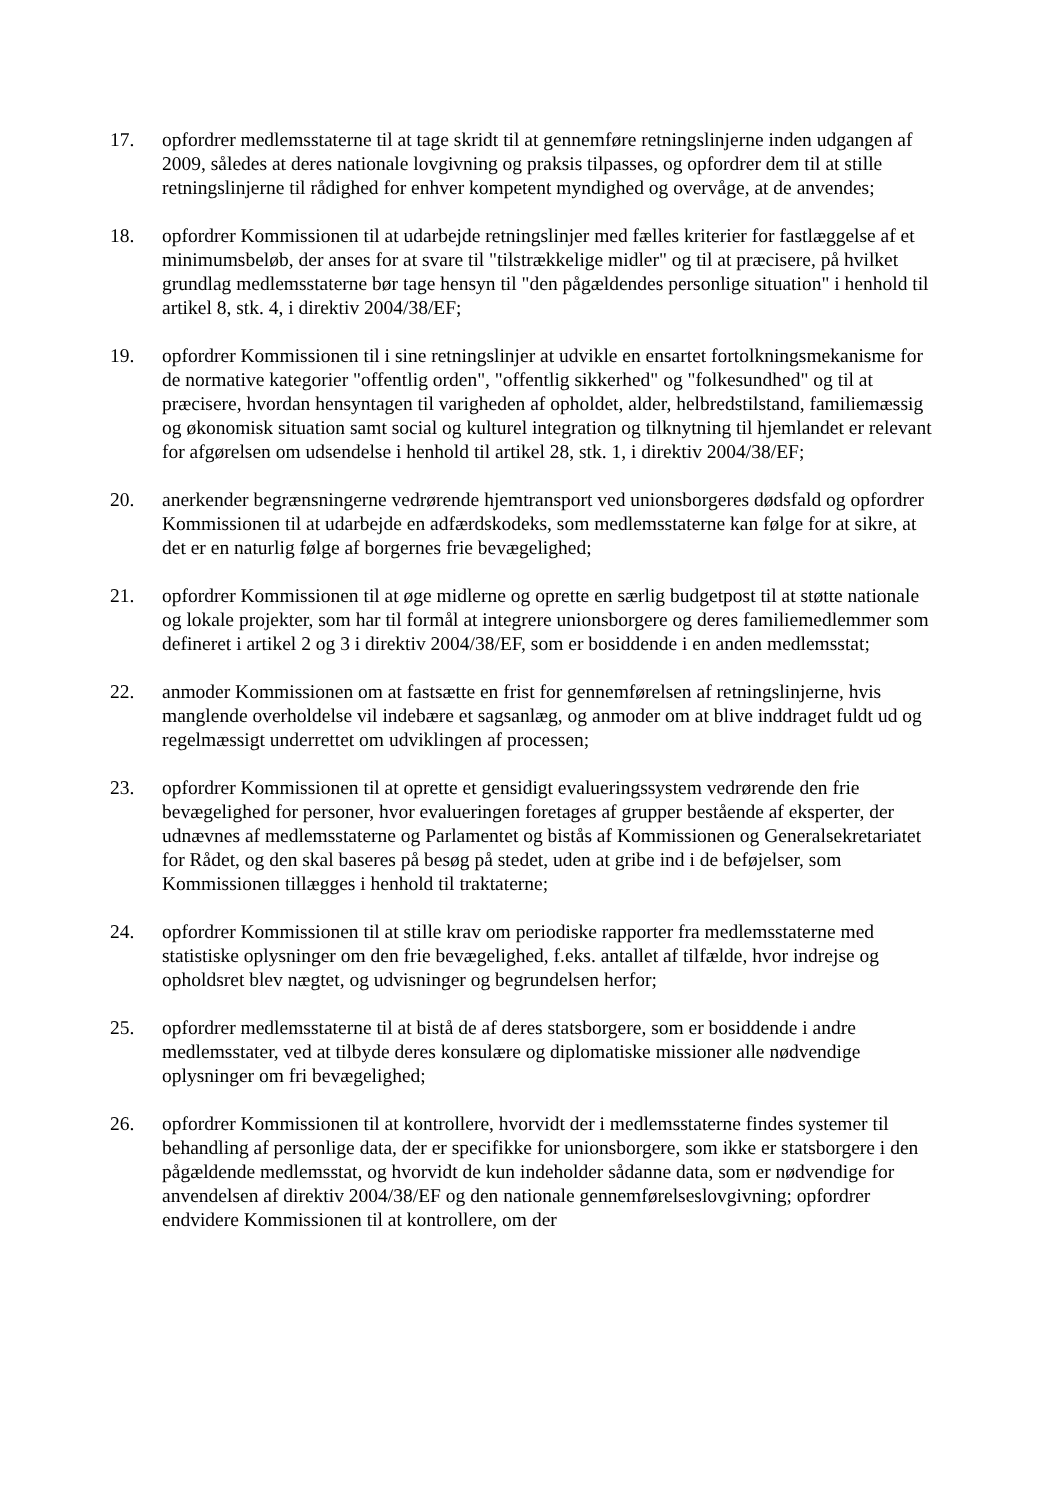17. opfordrer medlemsstaterne til at tage skridt til at gennemføre retningslinjerne inden udgangen af 2009, således at deres nationale lovgivning og praksis tilpasses, og opfordrer dem til at stille retningslinjerne til rådighed for enhver kompetent myndighed og overvåge, at de anvendes;
18. opfordrer Kommissionen til at udarbejde retningslinjer med fælles kriterier for fastlæggelse af et minimumsbeløb, der anses for at svare til "tilstrækkelige midler" og til at præcisere, på hvilket grundlag medlemsstaterne bør tage hensyn til "den pågældendes personlige situation" i henhold til artikel 8, stk. 4, i direktiv 2004/38/EF;
19. opfordrer Kommissionen til i sine retningslinjer at udvikle en ensartet fortolkningsmekanisme for de normative kategorier "offentlig orden", "offentlig sikkerhed" og "folkesundhed" og til at præcisere, hvordan hensyntagen til varigheden af opholdet, alder, helbredstilstand, familiemæssig og økonomisk situation samt social og kulturel integration og tilknytning til hjemlandet er relevant for afgørelsen om udsendelse i henhold til artikel 28, stk. 1, i direktiv 2004/38/EF;
20. anerkender begrænsningerne vedrørende hjemtransport ved unionsborgeres dødsfald og opfordrer Kommissionen til at udarbejde en adfærdskodeks, som medlemsstaterne kan følge for at sikre, at det er en naturlig følge af borgernes frie bevægelighed;
21. opfordrer Kommissionen til at øge midlerne og oprette en særlig budgetpost til at støtte nationale og lokale projekter, som har til formål at integrere unionsborgere og deres familiemedlemmer som defineret i artikel 2 og 3 i direktiv 2004/38/EF, som er bosiddende i en anden medlemsstat;
22. anmoder Kommissionen om at fastsætte en frist for gennemførelsen af retningslinjerne, hvis manglende overholdelse vil indebære et sagsanlæg, og anmoder om at blive inddraget fuldt ud og regelmæssigt underrettet om udviklingen af processen;
23. opfordrer Kommissionen til at oprette et gensidigt evalueringssystem vedrørende den frie bevægelighed for personer, hvor evalueringen foretages af grupper bestående af eksperter, der udnævnes af medlemsstaterne og Parlamentet og bistås af Kommissionen og Generalsekretariatet for Rådet, og den skal baseres på besøg på stedet, uden at gribe ind i de beføjelser, som Kommissionen tillægges i henhold til traktaterne;
24. opfordrer Kommissionen til at stille krav om periodiske rapporter fra medlemsstaterne med statistiske oplysninger om den frie bevægelighed, f.eks. antallet af tilfælde, hvor indrejse og opholdsret blev nægtet, og udvisninger og begrundelsen herfor;
25. opfordrer medlemsstaterne til at bistå de af deres statsborgere, som er bosiddende i andre medlemsstater, ved at tilbyde deres konsulære og diplomatiske missioner alle nødvendige oplysninger om fri bevægelighed;
26. opfordrer Kommissionen til at kontrollere, hvorvidt der i medlemsstaterne findes systemer til behandling af personlige data, der er specifikke for unionsborgere, som ikke er statsborgere i den pågældende medlemsstat, og hvorvidt de kun indeholder sådanne data, som er nødvendige for anvendelsen af direktiv 2004/38/EF og den nationale gennemførelseslovgivning; opfordrer endvidere Kommissionen til at kontrollere, om der